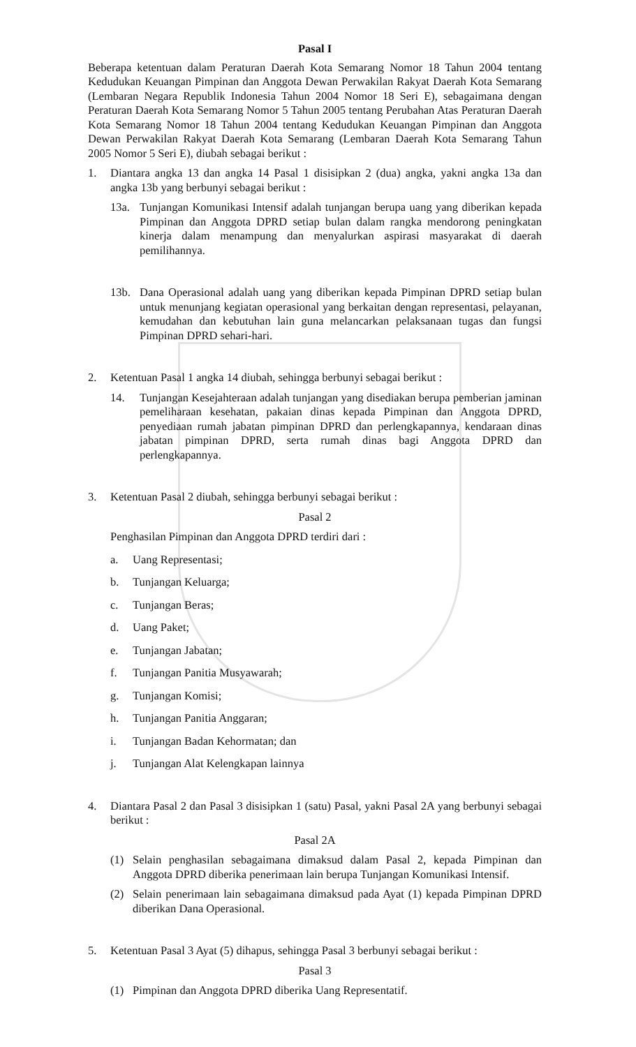Pasal I
Beberapa ketentuan dalam Peraturan Daerah Kota Semarang Nomor 18 Tahun 2004 tentang Kedudukan Keuangan Pimpinan dan Anggota Dewan Perwakilan Rakyat Daerah Kota Semarang (Lembaran Negara Republik Indonesia Tahun 2004 Nomor 18 Seri E), sebagaimana dengan Peraturan Daerah Kota Semarang Nomor 5 Tahun 2005 tentang Perubahan Atas Peraturan Daerah Kota Semarang Nomor 18 Tahun 2004 tentang Kedudukan Keuangan Pimpinan dan Anggota Dewan Perwakilan Rakyat Daerah Kota Semarang (Lembaran Daerah Kota Semarang Tahun 2005 Nomor 5 Seri E), diubah sebagai berikut :
1. Diantara angka 13 dan angka 14 Pasal 1 disisipkan 2 (dua) angka, yakni angka 13a dan angka 13b yang berbunyi sebagai berikut :
13a. Tunjangan Komunikasi Intensif adalah tunjangan berupa uang yang diberikan kepada Pimpinan dan Anggota DPRD setiap bulan dalam rangka mendorong peningkatan kinerja dalam menampung dan menyalurkan aspirasi masyarakat di daerah pemilihannya.
13b. Dana Operasional adalah uang yang diberikan kepada Pimpinan DPRD setiap bulan untuk menunjang kegiatan operasional yang berkaitan dengan representasi, pelayanan, kemudahan dan kebutuhan lain guna melancarkan pelaksanaan tugas dan fungsi Pimpinan DPRD sehari-hari.
2. Ketentuan Pasal 1 angka 14 diubah, sehingga berbunyi sebagai berikut :
14. Tunjangan Kesejahteraan adalah tunjangan yang disediakan berupa pemberian jaminan pemeliharaan kesehatan, pakaian dinas kepada Pimpinan dan Anggota DPRD, penyediaan rumah jabatan pimpinan DPRD dan perlengkapannya, kendaraan dinas jabatan pimpinan DPRD, serta rumah dinas bagi Anggota DPRD dan perlengkapannya.
3. Ketentuan Pasal 2 diubah, sehingga berbunyi sebagai berikut :
Pasal 2
Penghasilan Pimpinan dan Anggota DPRD terdiri dari :
a. Uang Representasi;
b. Tunjangan Keluarga;
c. Tunjangan Beras;
d. Uang Paket;
e. Tunjangan Jabatan;
f. Tunjangan Panitia Musyawarah;
g. Tunjangan Komisi;
h. Tunjangan Panitia Anggaran;
i. Tunjangan Badan Kehormatan; dan
j. Tunjangan Alat Kelengkapan lainnya
4. Diantara Pasal 2 dan Pasal 3 disisipkan 1 (satu) Pasal, yakni Pasal 2A yang berbunyi sebagai berikut :
Pasal 2A
(1) Selain penghasilan sebagaimana dimaksud dalam Pasal 2, kepada Pimpinan dan Anggota DPRD diberika penerimaan lain berupa Tunjangan Komunikasi Intensif.
(2) Selain penerimaan lain sebagaimana dimaksud pada Ayat (1) kepada Pimpinan DPRD diberikan Dana Operasional.
5. Ketentuan Pasal 3 Ayat (5) dihapus, sehingga Pasal 3 berbunyi sebagai berikut :
Pasal 3
(1) Pimpinan dan Anggota DPRD diberika Uang Representatif.